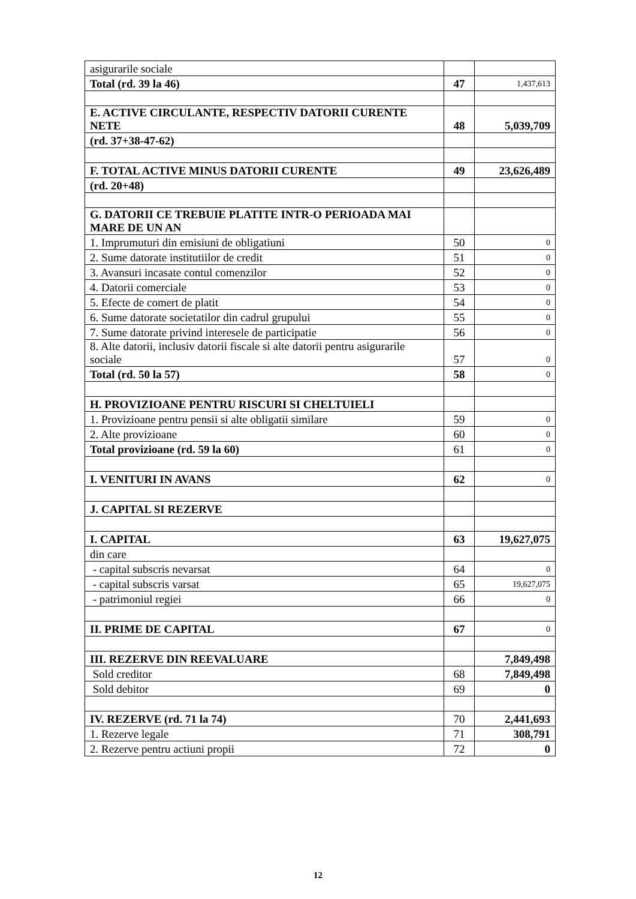| asigurarile sociale | | |
| Total (rd. 39 la 46) | 47 | 1,437,613 |
| E. ACTIVE CIRCULANTE, RESPECTIV DATORII CURENTE NETE | 48 | 5,039,709 |
| (rd. 37+38-47-62) | | |
| F. TOTAL ACTIVE MINUS DATORII CURENTE | 49 | 23,626,489 |
| (rd. 20+48) | | |
| G. DATORII CE TREBUIE PLATITE INTR-O PERIOADA MAI MARE DE UN AN | | |
| 1. Imprumuturi din emisiuni de obligatiuni | 50 | 0 |
| 2. Sume datorate institutiilor de credit | 51 | 0 |
| 3. Avansuri incasate contul comenzilor | 52 | 0 |
| 4. Datorii comerciale | 53 | 0 |
| 5. Efecte de comert de platit | 54 | 0 |
| 6. Sume datorate societatilor din cadrul grupului | 55 | 0 |
| 7. Sume datorate privind interesele de participatie | 56 | 0 |
| 8. Alte datorii, inclusiv datorii fiscale si alte datorii pentru asigurarile sociale | 57 | 0 |
| Total (rd. 50 la 57) | 58 | 0 |
| H. PROVIZIOANE PENTRU RISCURI SI CHELTUIELI | | |
| 1. Provizioane pentru pensii si alte obligatii similare | 59 | 0 |
| 2. Alte provizioane | 60 | 0 |
| Total provizioane (rd. 59 la 60) | 61 | 0 |
| I. VENITURI IN AVANS | 62 | 0 |
| J. CAPITAL SI REZERVE | | |
| I. CAPITAL | 63 | 19,627,075 |
| din care | | |
| - capital subscris nevarsat | 64 | 0 |
| - capital subscris varsat | 65 | 19,627,075 |
| - patrimoniul regiei | 66 | 0 |
| II. PRIME DE CAPITAL | 67 | 0 |
| III. REZERVE DIN REEVALUARE | | 7,849,498 |
| Sold creditor | 68 | 7,849,498 |
| Sold debitor | 69 | 0 |
| IV. REZERVE (rd. 71 la 74) | 70 | 2,441,693 |
| 1. Rezerve legale | 71 | 308,791 |
| 2. Rezerve pentru actiuni propii | 72 | 0 |
12